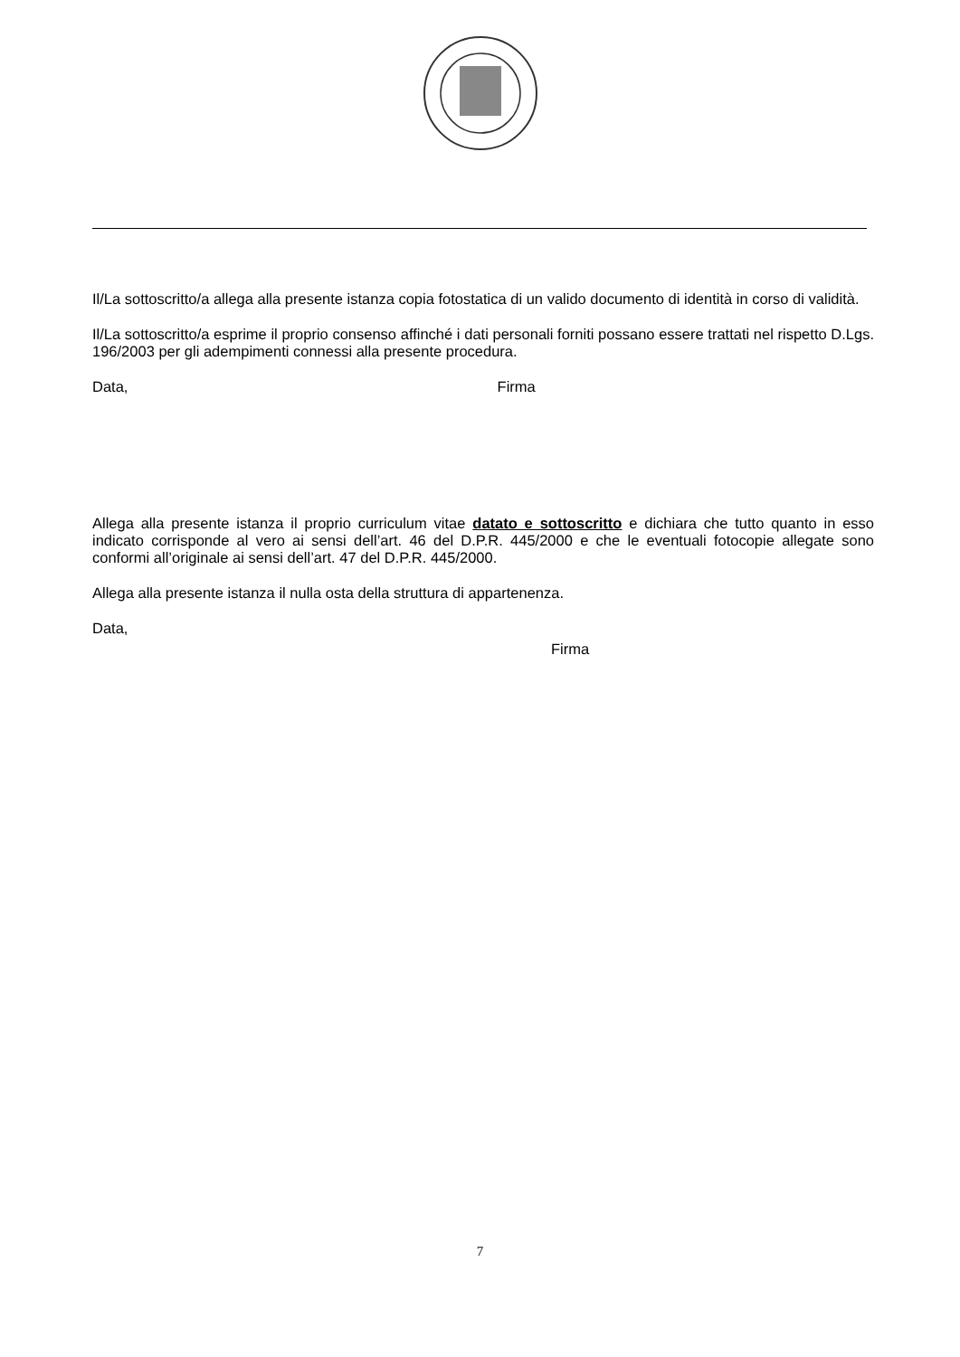Il/La sottoscritto/a allega alla presente istanza copia fotostatica di un valido documento di identità in corso di validità.
Il/La sottoscritto/a esprime il proprio consenso affinché i dati personali forniti possano essere trattati nel rispetto D.Lgs. 196/2003 per gli adempimenti connessi alla presente procedura.
Data, Firma
Allega alla presente istanza il proprio curriculum vitae datato e sottoscritto e dichiara che tutto quanto in esso indicato corrisponde al vero ai sensi dell’art. 46 del D.P.R. 445/2000 e che le eventuali fotocopie allegate sono conformi all’originale ai sensi dell’art. 47 del D.P.R. 445/2000.
Allega alla presente istanza il nulla osta della struttura di appartenenza.
Data,
Firma
7